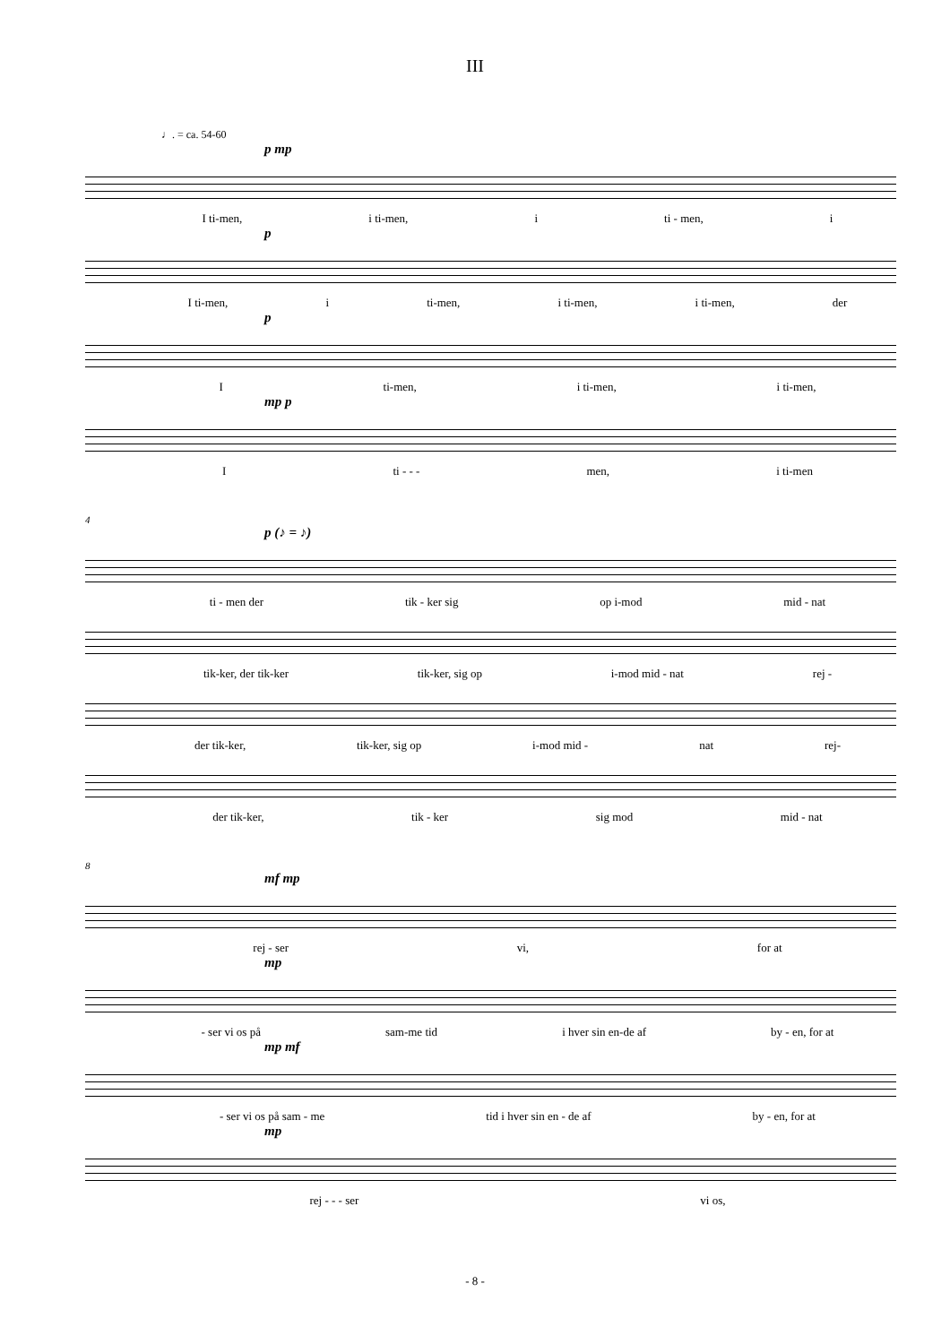III
♩. = ca. 54-60
p mp
I ti-men, i ti-men, i ti - men, i
p
I ti-men, i ti-men, i ti-men, i ti-men, der
p
Iti-men, i ti-men, i ti-men,
mp p
Iti - - - men, i ti-men
4
p (♪ = ♪)
ti - men der tik - ker sig op i-mod mid - nat
tik-ker, der tik-ker tik-ker, sig op i-mod mid - nat rej -
der tik-ker, tik-ker, sig op i-mod mid - nat rej-
der tik-ker, tik - ker sig mod mid - nat
8
mf mp
rej - ser vi, for at
mp
- ser vi os på sam-me tid i hver sin en-de af by - en, for at
mp mf
- ser vi os på sam - me tid i hver sin en - de af by - en, for at
mp
rej - - - ser vi os,
- 8 -